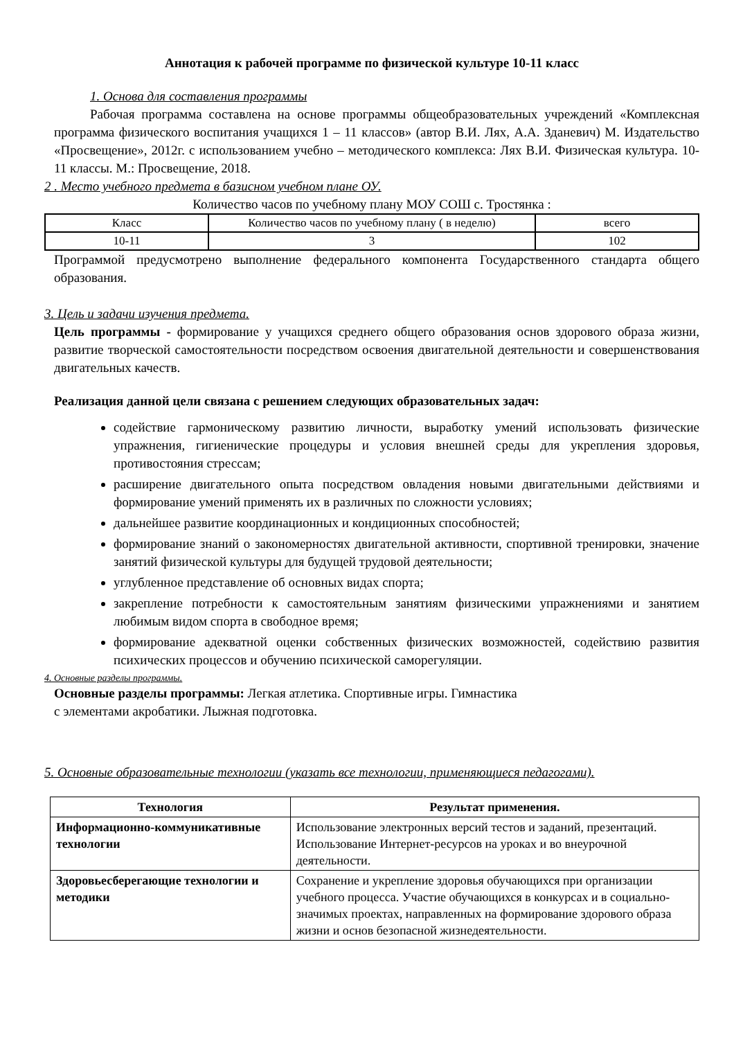Аннотация к рабочей программе по физической культуре 10-11 класс
1. Основа для составления программы
Рабочая программа составлена на основе программы общеобразовательных учреждений «Комплексная программа физического воспитания учащихся 1 – 11 классов» (автор В.И. Лях, А.А. Зданевич) М. Издательство «Просвещение», 2012г. с использованием учебно – методического комплекса: Лях В.И. Физическая культура. 10-11 классы. М.: Просвещение, 2018.
2 . Место учебного предмета в базисном учебном плане ОУ.
Количество часов по учебному плану МОУ СОШ с. Тростянка :
| Класс | Количество часов по учебному плану ( в неделю) | всего |
| | 3 | |
| 10-11 | | 102 |
Программой предусмотрено выполнение федерального компонента Государственного стандарта общего образования.
3. Цель и задачи изучения предмета.
Цель программы - формирование у учащихся среднего общего образования основ здорового образа жизни, развитие творческой самостоятельности посредством освоения двигательной деятельности и совершенствования двигательных качеств.
Реализация данной цели связана с решением следующих образовательных задач:
содействие гармоническому развитию личности, выработку умений использовать физические упражнения, гигиенические процедуры и условия внешней среды для укрепления здоровья, противостояния стрессам;
расширение двигательного опыта посредством овладения новыми двигательными действиями и формирование умений применять их в различных по сложности условиях;
дальнейшее развитие координационных и кондиционных способностей;
формирование знаний о закономерностях двигательной активности, спортивной тренировки, значение занятий физической культуры для будущей трудовой деятельности;
углубленное представление об основных видах спорта;
закрепление потребности к самостоятельным занятиям физическими упражнениями и занятием любимым видом спорта в свободное время;
формирование адекватной оценки собственных физических возможностей, содействию развития психических процессов и обучению психической саморегуляции.
4. Основные разделы программы.
Основные разделы программы: Легкая атлетика. Спортивные игры. Гимнастика
с элементами акробатики. Лыжная подготовка.
5. Основные образовательные технологии (указать все технологии, применяющиеся педагогами).
| Технология | Результат применения. |
| --- | --- |
| Информационно-коммуникативные технологии | Использование электронных версий тестов и заданий, презентаций. Использование Интернет-ресурсов на уроках и во внеурочной деятельности. |
| Здоровьесберегающие технологии и методики | Сохранение и укрепление здоровья обучающихся при организации учебного процесса. Участие обучающихся в конкурсах и в социально-значимых проектах, направленных на формирование здорового образа жизни и основ безопасной жизнедеятельности. |